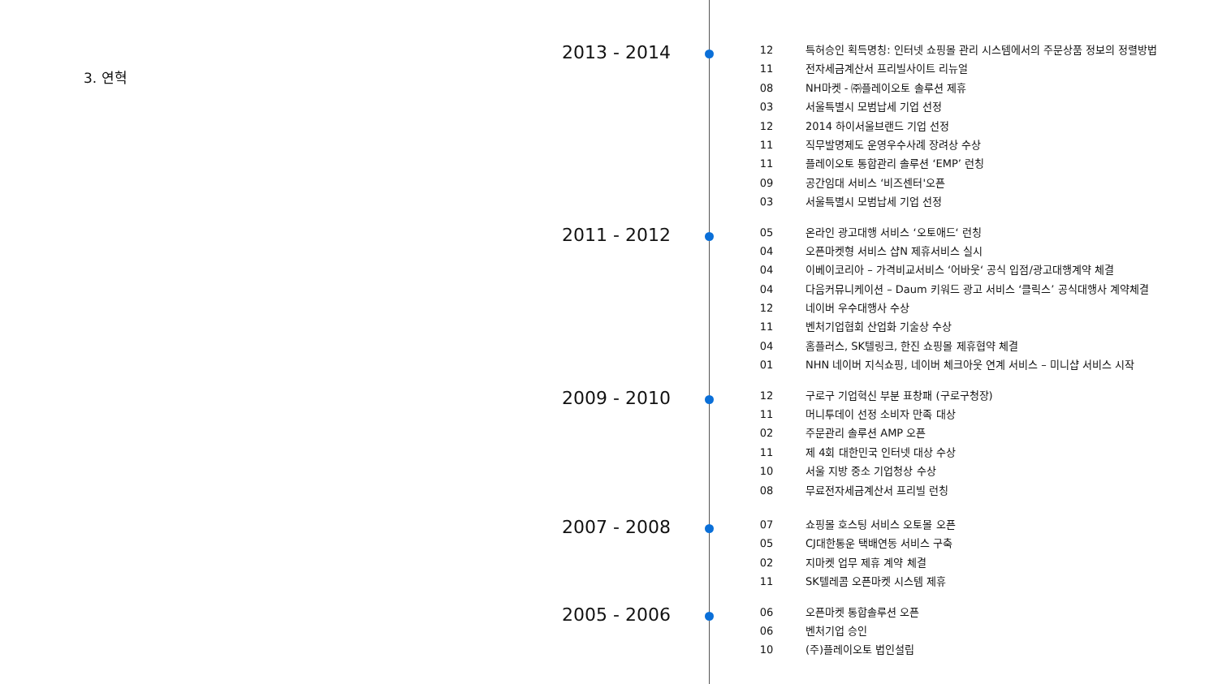3. 연혁
2013 - 2014
12 특허승인 획득명칭: 인터넷 쇼핑몰 관리 시스템에서의 주문상품 정보의 정렬방법
11 전자세금계산서 프리빌사이트 리뉴얼
08 NH마켓 - ㈜플레이오토 솔루션 제휴
03 서울특별시 모범납세 기업 선정
12 2014 하이서울브랜드 기업 선정
11 직무발명제도 운영우수사례 장려상 수상
11 플레이오토 통합관리 솔루션 ‘EMP’ 런칭
09 공간임대 서비스 ‘비즈센터'오픈
03 서울특별시 모범납세 기업 선정
2011 - 2012
05 온라인 광고대행 서비스 ‘오토애드‘ 런칭
04 오픈마켓형 서비스 샵N 제휴서비스 실시
04 이베이코리아 – 가격비교서비스 ‘어바웃‘ 공식 입점/광고대행계약 체결
04 다음커뮤니케이션 – Daum 키워드 광고 서비스 ‘클릭스’ 공식대행사 계약체결
12 네이버 우수대행사 수상
11 벤처기업협회 산업화 기술상 수상
04 홈플러스, SK텔링크, 한진 쇼핑몰 제휴협약 체결
01 NHN 네이버 지식쇼핑, 네이버 체크아웃 연계 서비스 – 미니샵 서비스 시작
2009 - 2010
12 구로구 기업혁신 부분 표창패 (구로구청장)
11 머니투데이 선정 소비자 만족 대상
02 주문관리 솔루션 AMP 오픈
11 제 4회 대한민국 인터넷 대상 수상
10 서울 지방 중소 기업청상 수상
08 무료전자세금계산서 프리빌 런칭
2007 - 2008
07 쇼핑몰 호스팅 서비스 오토몰 오픈
05 CJ대한통운 택배연동 서비스 구축
02 지마켓 업무 제휴 계약 체결
11 SK텔레콤 오픈마켓 시스템 제휴
2005 - 2006
06 오픈마켓 통합솔루션 오픈
06 벤처기업 승인
10 (주)플레이오토 법인설립